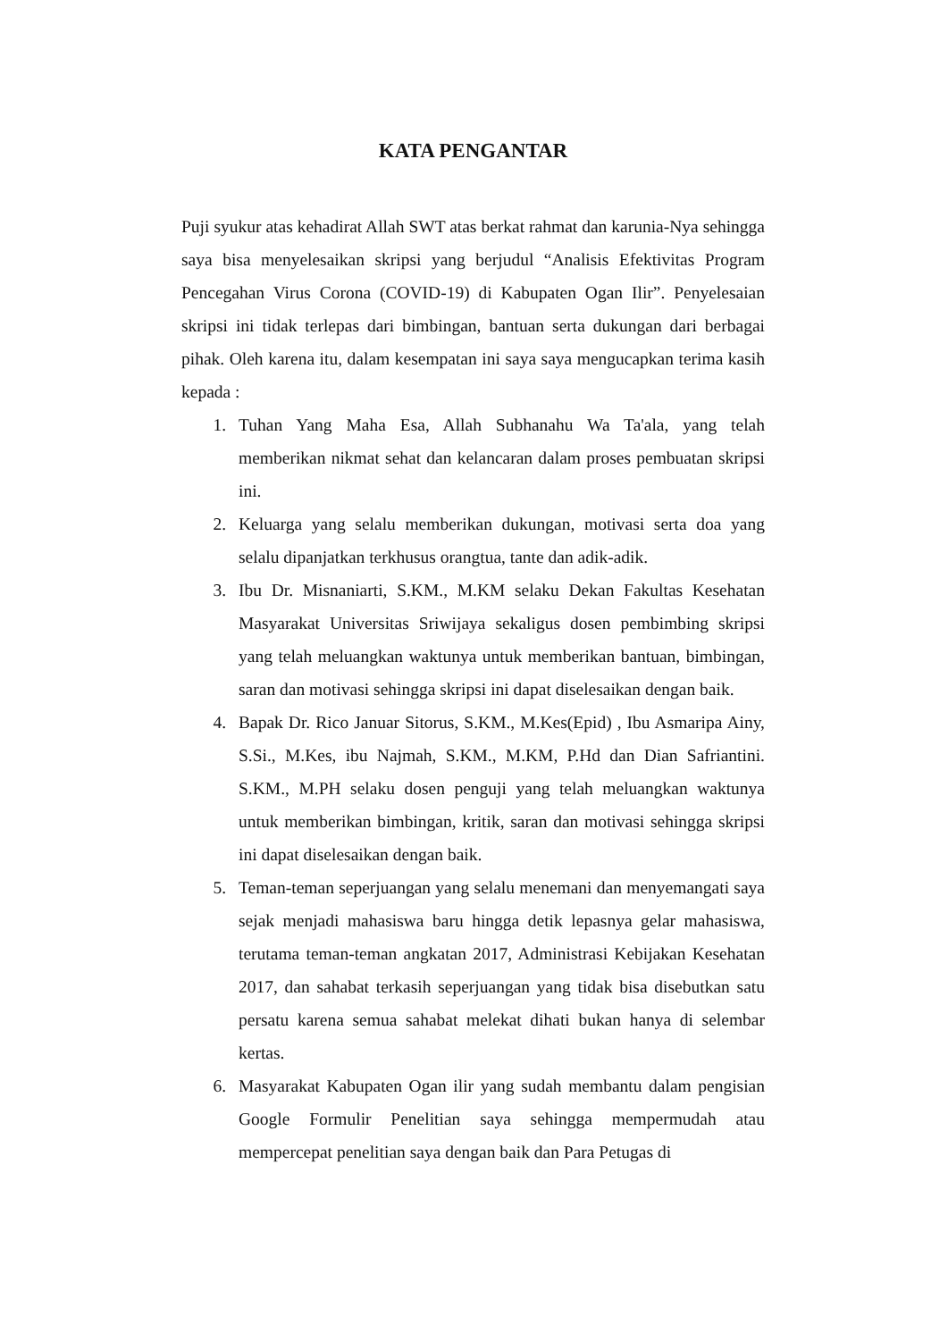KATA PENGANTAR
Puji syukur atas kehadirat Allah SWT atas berkat rahmat dan karunia-Nya sehingga saya bisa menyelesaikan skripsi yang berjudul “Analisis Efektivitas Program Pencegahan Virus Corona (COVID-19) di Kabupaten Ogan Ilir”. Penyelesaian skripsi ini tidak terlepas dari bimbingan, bantuan serta dukungan dari berbagai pihak. Oleh karena itu, dalam kesempatan ini saya saya mengucapkan terima kasih kepada :
1. Tuhan Yang Maha Esa, Allah Subhanahu Wa Ta'ala, yang telah memberikan nikmat sehat dan kelancaran dalam proses pembuatan skripsi ini.
2. Keluarga yang selalu memberikan dukungan, motivasi serta doa yang selalu dipanjatkan terkhusus orangtua, tante dan adik-adik.
3. Ibu Dr. Misnaniarti, S.KM., M.KM selaku Dekan Fakultas Kesehatan Masyarakat Universitas Sriwijaya sekaligus dosen pembimbing skripsi yang telah meluangkan waktunya untuk memberikan bantuan, bimbingan, saran dan motivasi sehingga skripsi ini dapat diselesaikan dengan baik.
4. Bapak Dr. Rico Januar Sitorus, S.KM., M.Kes(Epid) , Ibu Asmaripa Ainy, S.Si., M.Kes, ibu Najmah, S.KM., M.KM, P.Hd dan Dian Safriantini. S.KM., M.PH selaku dosen penguji yang telah meluangkan waktunya untuk memberikan bimbingan, kritik, saran dan motivasi sehingga skripsi ini dapat diselesaikan dengan baik.
5. Teman-teman seperjuangan yang selalu menemani dan menyemangati saya sejak menjadi mahasiswa baru hingga detik lepasnya gelar mahasiswa, terutama teman-teman angkatan 2017, Administrasi Kebijakan Kesehatan 2017, dan sahabat terkasih seperjuangan yang tidak bisa disebutkan satu persatu karena semua sahabat melekat dihati bukan hanya di selembar kertas.
6. Masyarakat Kabupaten Ogan ilir yang sudah membantu dalam pengisian Google Formulir Penelitian saya sehingga mempermudah atau mempercepat penelitian saya dengan baik dan Para Petugas di